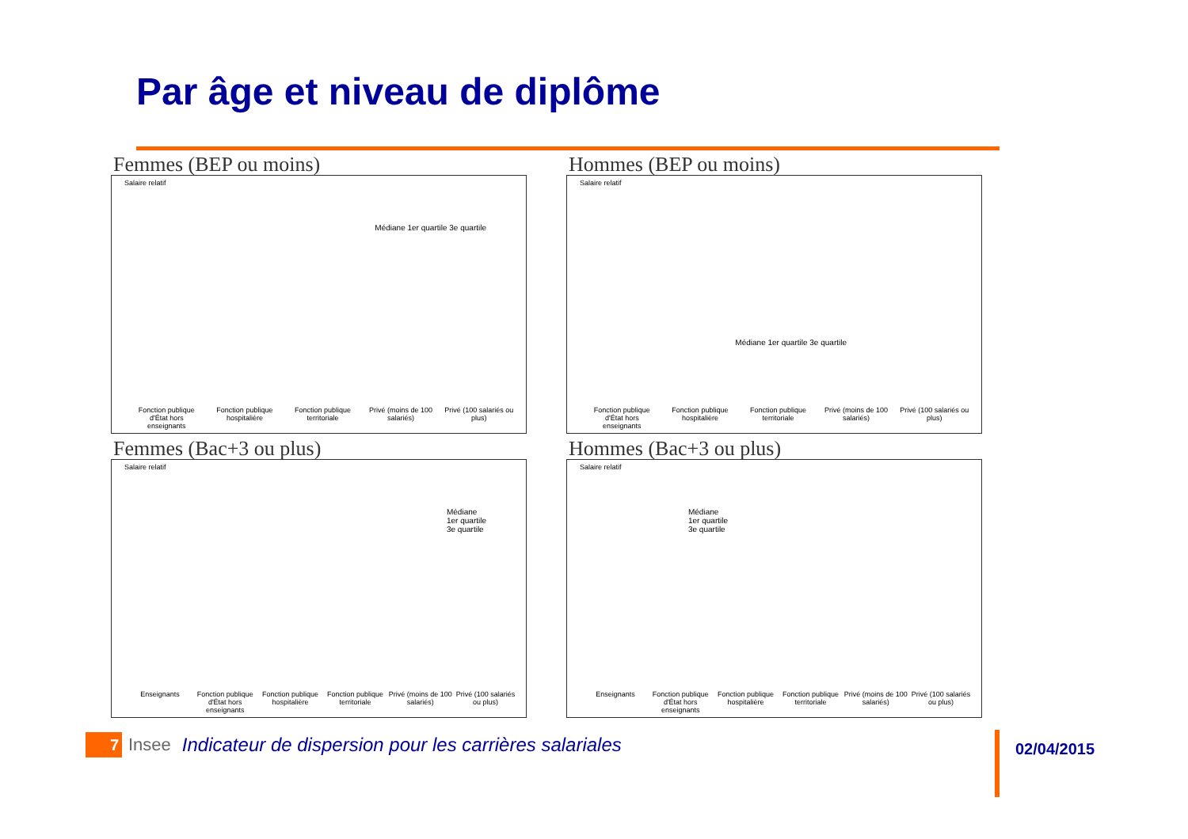Par âge et niveau de diplôme
Femmes (BEP ou moins)
Salaire relatif
Médiane 1er quartile 3e quartile
Fonction publique d'État hors enseignants Fonction publique hospitalière Fonction publique territoriale Privé (moins de 100 salariés) Privé (100 salariés ou plus)
Hommes (BEP ou moins)
Salaire relatif
Médiane 1er quartile 3e quartile
Fonction publique d'État hors enseignants Fonction publique hospitalière Fonction publique territoriale Privé (moins de 100 salariés) Privé (100 salariés ou plus)
Femmes (Bac+3 ou plus)
Salaire relatif
Médiane
1er quartile
3e quartile
Enseignants Fonction publique d'État hors enseignants Fonction publique hospitalière Fonction publique territoriale Privé (moins de 100 salariés) Privé (100 salariés ou plus)
Hommes (Bac+3 ou plus)
Salaire relatif
Médiane
1er quartile
3e quartile
Enseignants Fonction publique d'État hors enseignants Fonction publique hospitalière Fonction publique territoriale Privé (moins de 100 salariés) Privé (100 salariés ou plus)
7
Insee
Indicateur de dispersion pour les carrières salariales
02/04/2015